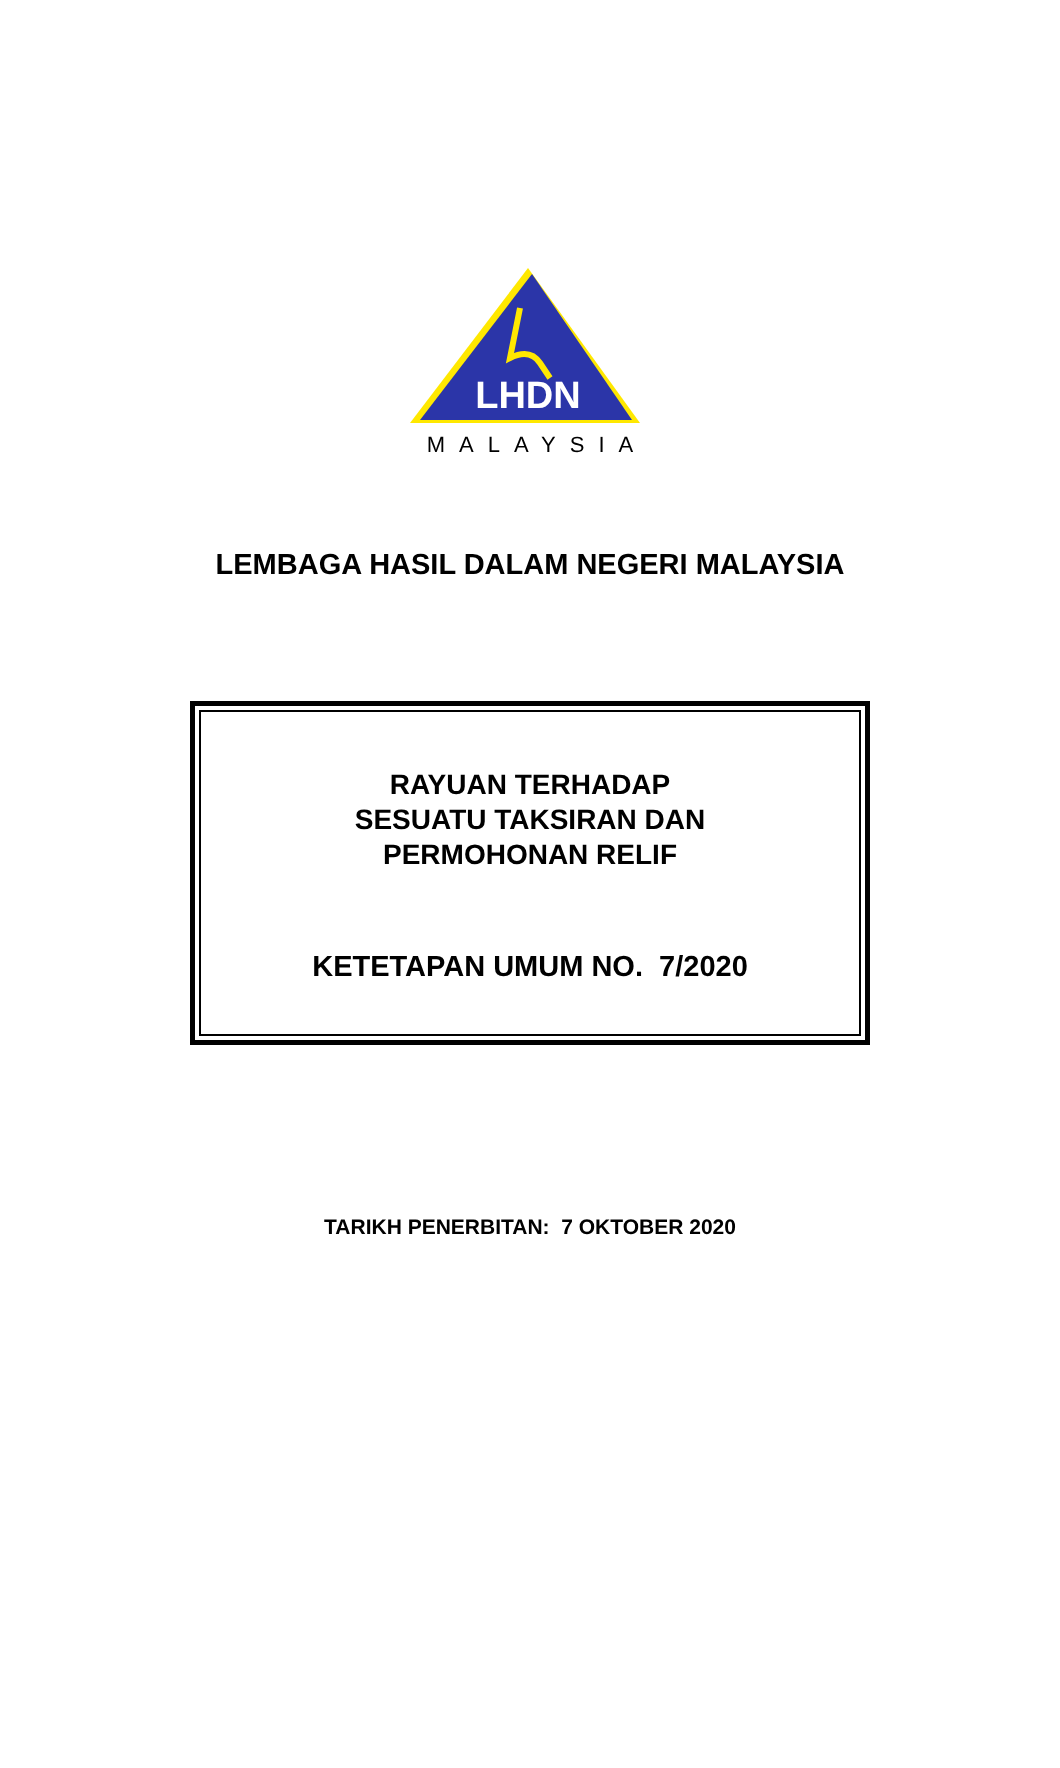LHDN
MALAYSIA
LEMBAGA HASIL DALAM NEGERI MALAYSIA
RAYUAN TERHADAP
SESUATU TAKSIRAN DAN
PERMOHONAN RELIF
KETETAPAN UMUM NO. 7/2020
TARIKH PENERBITAN: 7 OKTOBER 2020